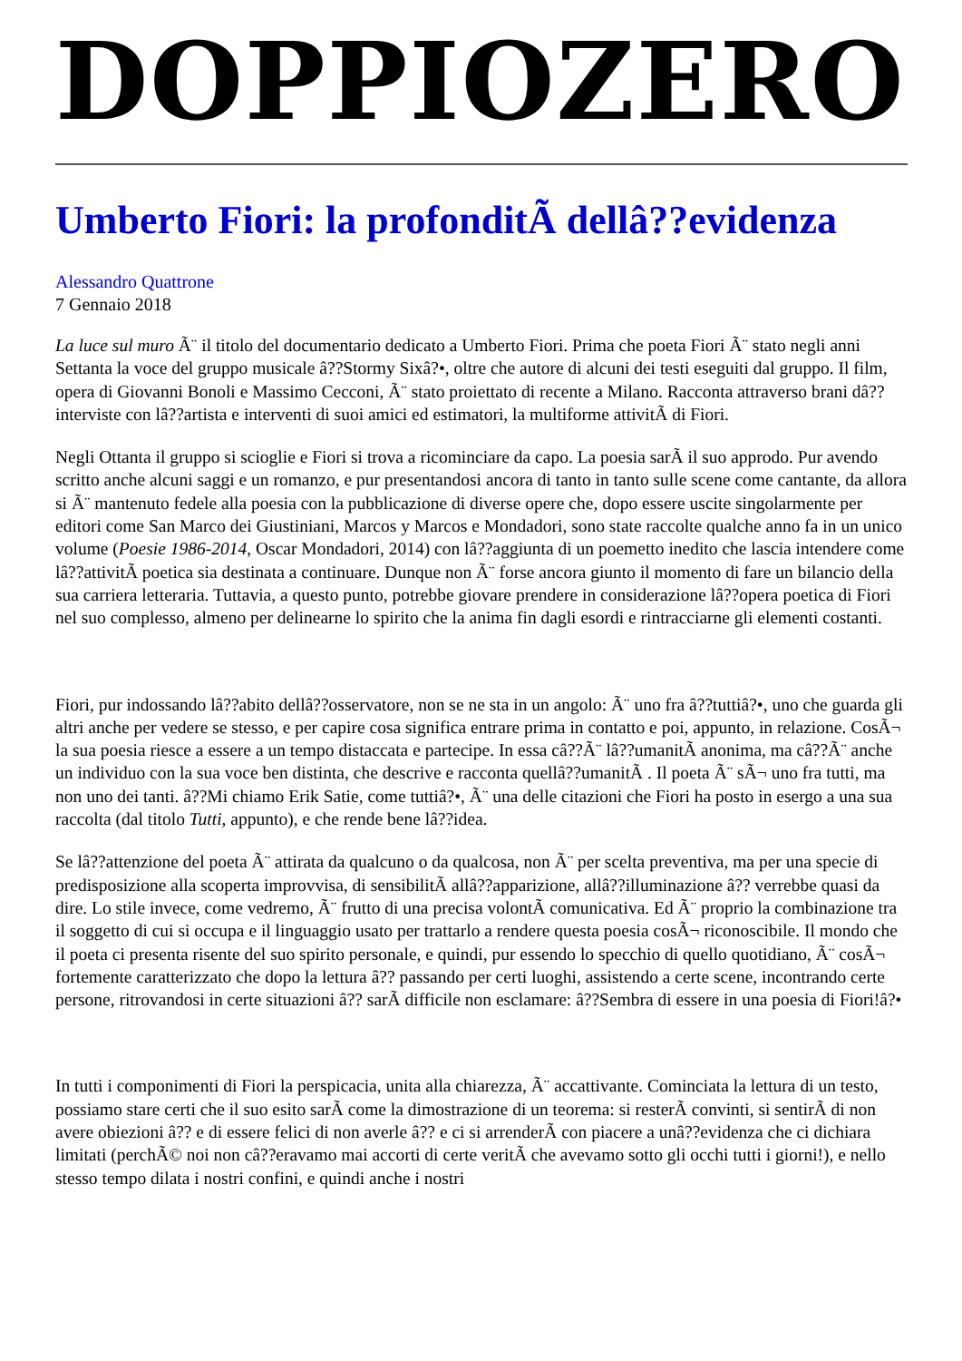DOPPIOZERO
Umberto Fiori: la profonditÃ dellâ??evidenza
Alessandro Quattrone
7 Gennaio 2018
La luce sul muro Ã¨ il titolo del documentario dedicato a Umberto Fiori. Prima che poeta Fiori Ã¨ stato negli anni Settanta la voce del gruppo musicale â??Stormy Sixâ?•, oltre che autore di alcuni dei testi eseguiti dal gruppo. Il film, opera di Giovanni Bonoli e Massimo Cecconi, Ã¨ stato proiettato di recente a Milano. Racconta attraverso brani dâ??interviste con lâ??artista e interventi di suoi amici ed estimatori, la multiforme attivitÃ di Fiori.
Negli Ottanta il gruppo si scioglie e Fiori si trova a ricominciare da capo. La poesia sarÃ il suo approdo. Pur avendo scritto anche alcuni saggi e un romanzo, e pur presentandosi ancora di tanto in tanto sulle scene come cantante, da allora si Ã¨ mantenuto fedele alla poesia con la pubblicazione di diverse opere che, dopo essere uscite singolarmente per editori come San Marco dei Giustiniani, Marcos y Marcos e Mondadori, sono state raccolte qualche anno fa in un unico volume (Poesie 1986-2014, Oscar Mondadori, 2014) con lâ??aggiunta di un poemetto inedito che lascia intendere come lâ??attivitÃ poetica sia destinata a continuare. Dunque non Ã¨ forse ancora giunto il momento di fare un bilancio della sua carriera letteraria. Tuttavia, a questo punto, potrebbe giovare prendere in considerazione lâ??opera poetica di Fiori nel suo complesso, almeno per delinearne lo spirito che la anima fin dagli esordi e rintracciarne gli elementi costanti.
Fiori, pur indossando lâ??abito dellâ??osservatore, non se ne sta in un angolo: Ã¨ uno fra â??tuttiâ?•, uno che guarda gli altri anche per vedere se stesso, e per capire cosa significa entrare prima in contatto e poi, appunto, in relazione. CosÃ¬ la sua poesia riesce a essere a un tempo distaccata e partecipe. In essa câ??Ã¨ lâ??umanitÃ anonima, ma câ??Ã¨ anche un individuo con la sua voce ben distinta, che descrive e racconta quellâ??umanitÃ . Il poeta Ã¨ sÃ¬ uno fra tutti, ma non uno dei tanti. â??Mi chiamo Erik Satie, come tuttiâ?•, Ã¨ una delle citazioni che Fiori ha posto in esergo a una sua raccolta (dal titolo Tutti, appunto), e che rende bene lâ??idea.
Se lâ??attenzione del poeta Ã¨ attirata da qualcuno o da qualcosa, non Ã¨ per scelta preventiva, ma per una specie di predisposizione alla scoperta improvvisa, di sensibilitÃ allâ??apparizione, allâ??illuminazione â?? verrebbe quasi da dire. Lo stile invece, come vedremo, Ã¨ frutto di una precisa volontÃ comunicativa. Ed Ã¨ proprio la combinazione tra il soggetto di cui si occupa e il linguaggio usato per trattarlo a rendere questa poesia cosÃ¬ riconoscibile. Il mondo che il poeta ci presenta risente del suo spirito personale, e quindi, pur essendo lo specchio di quello quotidiano, Ã¨ cosÃ¬ fortemente caratterizzato che dopo la lettura â?? passando per certi luoghi, assistendo a certe scene, incontrando certe persone, ritrovandosi in certe situazioni â?? sarÃ difficile non esclamare: â??Sembra di essere in una poesia di Fiori!â?•
In tutti i componimenti di Fiori la perspicacia, unita alla chiarezza, Ã¨ accattivante. Cominciata la lettura di un testo, possiamo stare certi che il suo esito sarÃ come la dimostrazione di un teorema: si resterÃ convinti, si sentirÃ di non avere obiezioni â?? e di essere felici di non averle â?? e ci si arrenderÃ con piacere a unâ??evidenza che ci dichiara limitati (perchÃ© noi non câ??eravamo mai accorti di certe veritÃ che avevamo sotto gli occhi tutti i giorni!), e nello stesso tempo dilata i nostri confini, e quindi anche i nostri